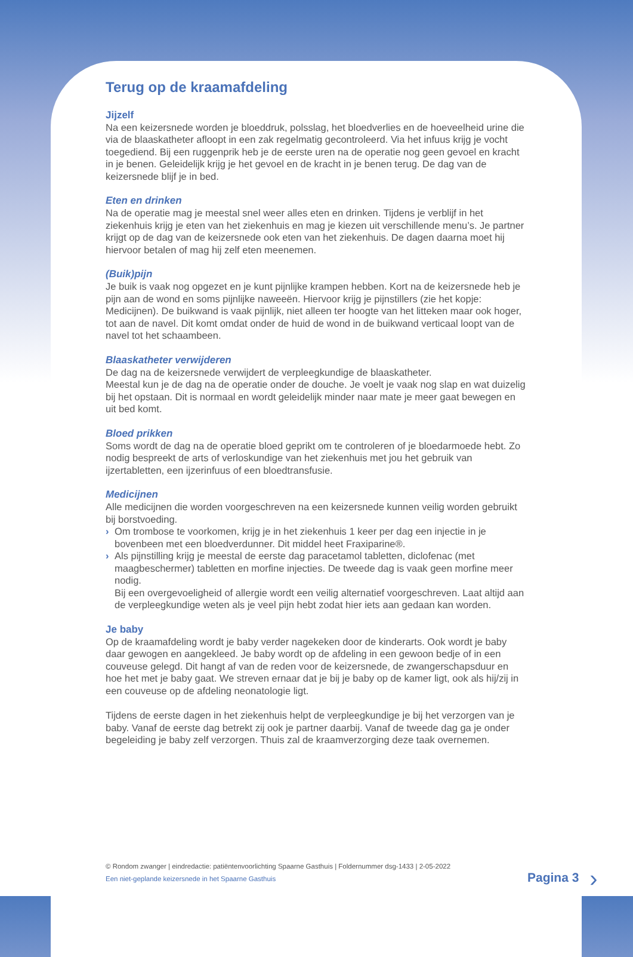Terug op de kraamafdeling
Jijzelf
Na een keizersnede worden je bloeddruk, polsslag, het bloedverlies en de hoeveelheid urine die via de blaaskatheter afloopt in een zak regelmatig gecontroleerd. Via het infuus krijg je vocht toegediend. Bij een ruggenprik heb je de eerste uren na de operatie nog geen gevoel en kracht in je benen. Geleidelijk krijg je het gevoel en de kracht in je benen terug. De dag van de keizersnede blijf je in bed.
Eten en drinken
Na de operatie mag je meestal snel weer alles eten en drinken. Tijdens je verblijf in het ziekenhuis krijg je eten van het ziekenhuis en mag je kiezen uit verschillende menu’s. Je partner krijgt op de dag van de keizersnede ook eten van het ziekenhuis. De dagen daarna moet hij hiervoor betalen of mag hij zelf eten meenemen.
(Buik)pijn
Je buik is vaak nog opgezet en je kunt pijnlijke krampen hebben. Kort na de keizersnede heb je pijn aan de wond en soms pijnlijke naweeën. Hiervoor krijg je pijnstillers (zie het kopje: Medicijnen). De buikwand is vaak pijnlijk, niet alleen ter hoogte van het litteken maar ook hoger, tot aan de navel. Dit komt omdat onder de huid de wond in de buikwand verticaal loopt van de navel tot het schaambeen.
Blaaskatheter verwijderen
De dag na de keizersnede verwijdert de verpleegkundige de blaaskatheter.
Meestal kun je de dag na de operatie onder de douche. Je voelt je vaak nog slap en wat duizelig bij het opstaan. Dit is normaal en wordt geleidelijk minder naar mate je meer gaat bewegen en uit bed komt.
Bloed prikken
Soms wordt de dag na de operatie bloed geprikt om te controleren of je bloedarmoede hebt. Zo nodig bespreekt de arts of verloskundige van het ziekenhuis met jou het gebruik van ijzertabletten, een ijzerinfuus of een bloedtransfusie.
Medicijnen
Alle medicijnen die worden voorgeschreven na een keizersnede kunnen veilig worden gebruikt bij borstvoeding.
› Om trombose te voorkomen, krijg je in het ziekenhuis 1 keer per dag een injectie in je bovenbeen met een bloedverdunner. Dit middel heet Fraxiparine®.
› Als pijnstilling krijg je meestal de eerste dag paracetamol tabletten, diclofenac (met maagbeschermer) tabletten en morfine injecties. De tweede dag is vaak geen morfine meer nodig.
Bij een overgevoeligheid of allergie wordt een veilig alternatief voorgeschreven. Laat altijd aan de verpleegkundige weten als je veel pijn hebt zodat hier iets aan gedaan kan worden.
Je baby
Op de kraamafdeling wordt je baby verder nagekeken door de kinderarts. Ook wordt je baby daar gewogen en aangekleed. Je baby wordt op de afdeling in een gewoon bedje of in een couveuse gelegd. Dit hangt af van de reden voor de keizersnede, de zwangerschapsduur en hoe het met je baby gaat. We streven ernaar dat je bij je baby op de kamer ligt, ook als hij/zij in een couveuse op de afdeling neonatologie ligt.
Tijdens de eerste dagen in het ziekenhuis helpt de verpleegkundige je bij het verzorgen van je baby. Vanaf de eerste dag betrekt zij ook je partner daarbij. Vanaf de tweede dag ga je onder begeleiding je baby zelf verzorgen. Thuis zal de kraamverzorging deze taak overnemen.
© Rondom zwanger | eindredactie: patiëntenvoorlichting Spaarne Gasthuis | Foldernummer dsg-1433 | 2-05-2022
Een niet-geplande keizersnede in het Spaarne Gasthuis
Pagina 3 ›